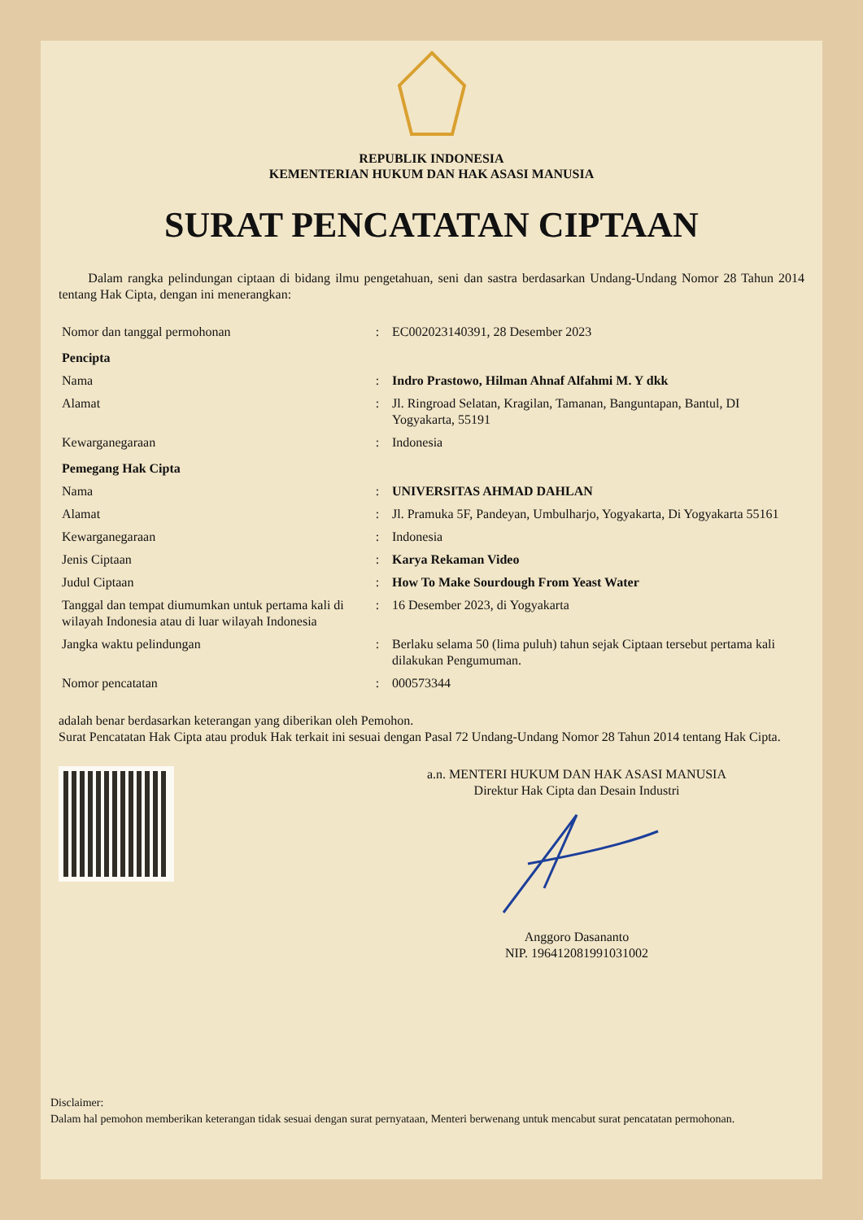REPUBLIK INDONESIA
KEMENTERIAN HUKUM DAN HAK ASASI MANUSIA
SURAT PENCATATAN CIPTAAN
Dalam rangka pelindungan ciptaan di bidang ilmu pengetahuan, seni dan sastra berdasarkan Undang-Undang Nomor 28 Tahun 2014 tentang Hak Cipta, dengan ini menerangkan:
| Nomor dan tanggal permohonan | : | EC002023140391, 28 Desember 2023 |
| Pencipta | | |
| Nama | : | Indro Prastowo, Hilman Ahnaf Alfahmi M. Y dkk |
| Alamat | : | Jl. Ringroad Selatan, Kragilan, Tamanan, Banguntapan, Bantul, DI Yogyakarta, 55191 |
| Kewarganegaraan | : | Indonesia |
| Pemegang Hak Cipta | | |
| Nama | : | UNIVERSITAS AHMAD DAHLAN |
| Alamat | : | Jl. Pramuka 5F, Pandeyan, Umbulharjo, Yogyakarta, Di Yogyakarta 55161 |
| Kewarganegaraan | : | Indonesia |
| Jenis Ciptaan | : | Karya Rekaman Video |
| Judul Ciptaan | : | How To Make Sourdough From Yeast Water |
| Tanggal dan tempat diumumkan untuk pertama kali di wilayah Indonesia atau di luar wilayah Indonesia | : | 16 Desember 2023, di Yogyakarta |
| Jangka waktu pelindungan | : | Berlaku selama 50 (lima puluh) tahun sejak Ciptaan tersebut pertama kali dilakukan Pengumuman. |
| Nomor pencatatan | : | 000573344 |
adalah benar berdasarkan keterangan yang diberikan oleh Pemohon.
Surat Pencatatan Hak Cipta atau produk Hak terkait ini sesuai dengan Pasal 72 Undang-Undang Nomor 28 Tahun 2014 tentang Hak Cipta.
a.n. MENTERI HUKUM DAN HAK ASASI MANUSIA
Direktur Hak Cipta dan Desain Industri
Anggoro Dasananto
NIP. 196412081991031002
Disclaimer:
Dalam hal pemohon memberikan keterangan tidak sesuai dengan surat pernyataan, Menteri berwenang untuk mencabut surat pencatatan permohonan.